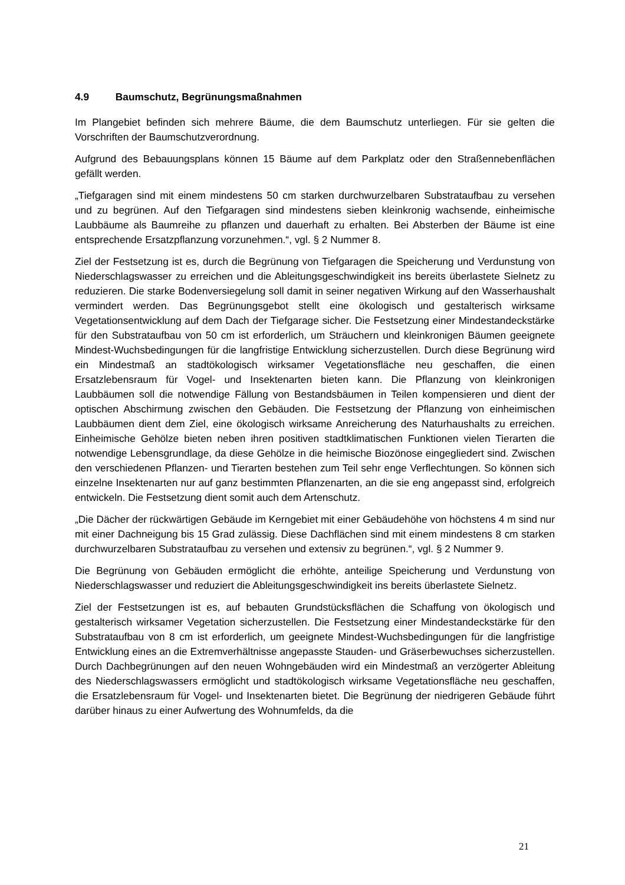4.9 Baumschutz, Begrünungsmaßnahmen
Im Plangebiet befinden sich mehrere Bäume, die dem Baumschutz unterliegen. Für sie gelten die Vorschriften der Baumschutzverordnung.
Aufgrund des Bebauungsplans können 15 Bäume auf dem Parkplatz oder den Straßennebenflächen gefällt werden.
„Tiefgaragen sind mit einem mindestens 50 cm starken durchwurzelbaren Substrataufbau zu versehen und zu begrünen. Auf den Tiefgaragen sind mindestens sieben kleinkronig wachsende, einheimische Laubbäume als Baumreihe zu pflanzen und dauerhaft zu erhalten. Bei Absterben der Bäume ist eine entsprechende Ersatzpflanzung vorzunehmen.“, vgl. § 2 Nummer 8.
Ziel der Festsetzung ist es, durch die Begrünung von Tiefgaragen die Speicherung und Verdunstung von Niederschlagswasser zu erreichen und die Ableitungsgeschwindigkeit ins bereits überlastete Sielnetz zu reduzieren. Die starke Bodenversiegelung soll damit in seiner negativen Wirkung auf den Wasserhaushalt vermindert werden. Das Begrünungsgebot stellt eine ökologisch und gestalterisch wirksame Vegetationsentwicklung auf dem Dach der Tiefgarage sicher. Die Festsetzung einer Mindestandeckstärke für den Substrataufbau von 50 cm ist erforderlich, um Sträuchern und kleinkronigen Bäumen geeignete Mindest-Wuchsbedingungen für die langfristige Entwicklung sicherzustellen. Durch diese Begrünung wird ein Mindestmaß an stadtökologisch wirksamer Vegetationsfläche neu geschaffen, die einen Ersatzlebensraum für Vogel- und Insektenarten bieten kann. Die Pflanzung von kleinkronigen Laubbäumen soll die notwendige Fällung von Bestandsbäumen in Teilen kompensieren und dient der optischen Abschirmung zwischen den Gebäuden. Die Festsetzung der Pflanzung von einheimischen Laubbäumen dient dem Ziel, eine ökologisch wirksame Anreicherung des Naturhaushalts zu erreichen. Einheimische Gehölze bieten neben ihren positiven stadtklimatischen Funktionen vielen Tierarten die notwendige Lebensgrundlage, da diese Gehölze in die heimische Biozönose eingegliedert sind. Zwischen den verschiedenen Pflanzen- und Tierarten bestehen zum Teil sehr enge Verflechtungen. So können sich einzelne Insektenarten nur auf ganz bestimmten Pflanzenarten, an die sie eng angepasst sind, erfolgreich entwickeln. Die Festsetzung dient somit auch dem Artenschutz.
„Die Dächer der rückwärtigen Gebäude im Kerngebiet mit einer Gebäudehöhe von höchstens 4 m sind nur mit einer Dachneigung bis 15 Grad zulässig. Diese Dachflächen sind mit einem mindestens 8 cm starken durchwurzelbaren Substrataufbau zu versehen und extensiv zu begrünen.“, vgl. § 2 Nummer 9.
Die Begrünung von Gebäuden ermöglicht die erhöhte, anteilige Speicherung und Verdunstung von Niederschlagswasser und reduziert die Ableitungsgeschwindigkeit ins bereits überlastete Sielnetz.
Ziel der Festsetzungen ist es, auf bebauten Grundstücksflächen die Schaffung von ökologisch und gestalterisch wirksamer Vegetation sicherzustellen. Die Festsetzung einer Mindestandeckstärke für den Substrataufbau von 8 cm ist erforderlich, um geeignete Mindest-Wuchsbedingungen für die langfristige Entwicklung eines an die Extremverhältnisse angepasste Stauden- und Gräserbewuchses sicherzustellen. Durch Dachbegrünungen auf den neuen Wohngebäuden wird ein Mindestmaß an verzögerter Ableitung des Niederschlagswassers ermöglicht und stadtökologisch wirksame Vegetationsfläche neu geschaffen, die Ersatzlebensraum für Vogel- und Insektenarten bietet. Die Begrünung der niedrigeren Gebäude führt darüber hinaus zu einer Aufwertung des Wohnumfelds, da die
21